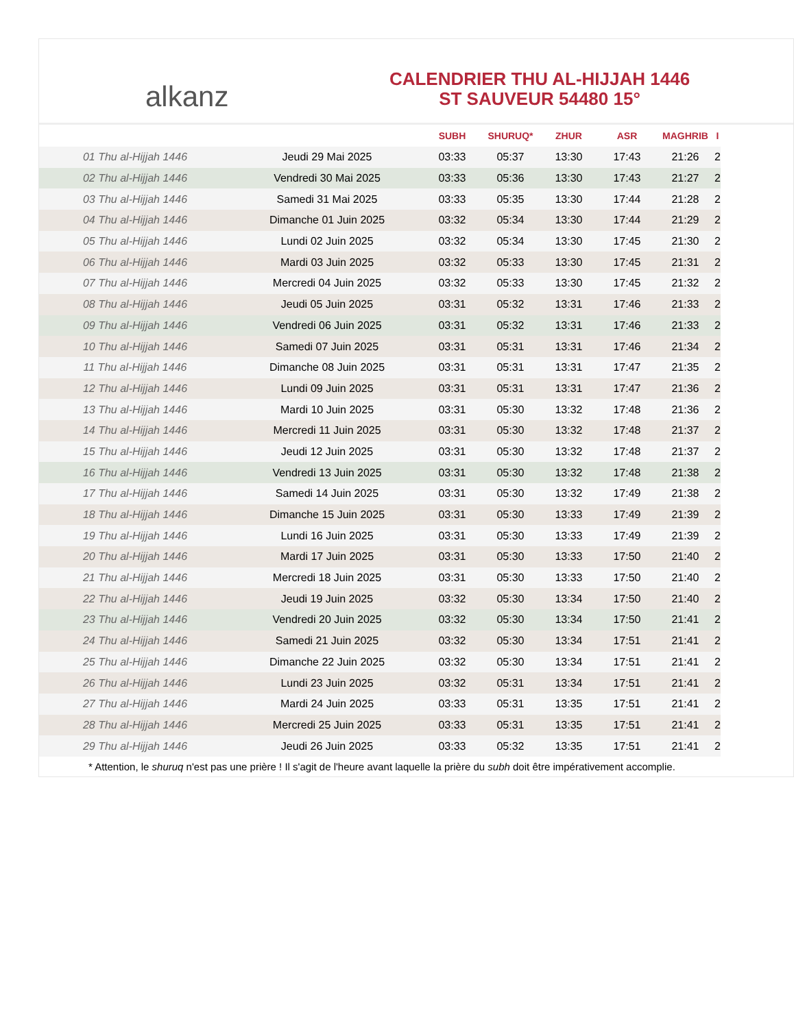alkanz
CALENDRIER THU AL-HIJJAH 1446
ST SAUVEUR 54480 15°
| | | SUBH | SHURUQ* | ZHUR | ASR | MAGHRIB | I |
| --- | --- | --- | --- | --- | --- | --- | --- |
| 01 Thu al-Hijjah 1446 | Jeudi 29 Mai 2025 | 03:33 | 05:37 | 13:30 | 17:43 | 21:26 | 2 |
| 02 Thu al-Hijjah 1446 | Vendredi 30 Mai 2025 | 03:33 | 05:36 | 13:30 | 17:43 | 21:27 | 2 |
| 03 Thu al-Hijjah 1446 | Samedi 31 Mai 2025 | 03:33 | 05:35 | 13:30 | 17:44 | 21:28 | 2 |
| 04 Thu al-Hijjah 1446 | Dimanche 01 Juin 2025 | 03:32 | 05:34 | 13:30 | 17:44 | 21:29 | 2 |
| 05 Thu al-Hijjah 1446 | Lundi 02 Juin 2025 | 03:32 | 05:34 | 13:30 | 17:45 | 21:30 | 2 |
| 06 Thu al-Hijjah 1446 | Mardi 03 Juin 2025 | 03:32 | 05:33 | 13:30 | 17:45 | 21:31 | 2 |
| 07 Thu al-Hijjah 1446 | Mercredi 04 Juin 2025 | 03:32 | 05:33 | 13:30 | 17:45 | 21:32 | 2 |
| 08 Thu al-Hijjah 1446 | Jeudi 05 Juin 2025 | 03:31 | 05:32 | 13:31 | 17:46 | 21:33 | 2 |
| 09 Thu al-Hijjah 1446 | Vendredi 06 Juin 2025 | 03:31 | 05:32 | 13:31 | 17:46 | 21:33 | 2 |
| 10 Thu al-Hijjah 1446 | Samedi 07 Juin 2025 | 03:31 | 05:31 | 13:31 | 17:46 | 21:34 | 2 |
| 11 Thu al-Hijjah 1446 | Dimanche 08 Juin 2025 | 03:31 | 05:31 | 13:31 | 17:47 | 21:35 | 2 |
| 12 Thu al-Hijjah 1446 | Lundi 09 Juin 2025 | 03:31 | 05:31 | 13:31 | 17:47 | 21:36 | 2 |
| 13 Thu al-Hijjah 1446 | Mardi 10 Juin 2025 | 03:31 | 05:30 | 13:32 | 17:48 | 21:36 | 2 |
| 14 Thu al-Hijjah 1446 | Mercredi 11 Juin 2025 | 03:31 | 05:30 | 13:32 | 17:48 | 21:37 | 2 |
| 15 Thu al-Hijjah 1446 | Jeudi 12 Juin 2025 | 03:31 | 05:30 | 13:32 | 17:48 | 21:37 | 2 |
| 16 Thu al-Hijjah 1446 | Vendredi 13 Juin 2025 | 03:31 | 05:30 | 13:32 | 17:48 | 21:38 | 2 |
| 17 Thu al-Hijjah 1446 | Samedi 14 Juin 2025 | 03:31 | 05:30 | 13:32 | 17:49 | 21:38 | 2 |
| 18 Thu al-Hijjah 1446 | Dimanche 15 Juin 2025 | 03:31 | 05:30 | 13:33 | 17:49 | 21:39 | 2 |
| 19 Thu al-Hijjah 1446 | Lundi 16 Juin 2025 | 03:31 | 05:30 | 13:33 | 17:49 | 21:39 | 2 |
| 20 Thu al-Hijjah 1446 | Mardi 17 Juin 2025 | 03:31 | 05:30 | 13:33 | 17:50 | 21:40 | 2 |
| 21 Thu al-Hijjah 1446 | Mercredi 18 Juin 2025 | 03:31 | 05:30 | 13:33 | 17:50 | 21:40 | 2 |
| 22 Thu al-Hijjah 1446 | Jeudi 19 Juin 2025 | 03:32 | 05:30 | 13:34 | 17:50 | 21:40 | 2 |
| 23 Thu al-Hijjah 1446 | Vendredi 20 Juin 2025 | 03:32 | 05:30 | 13:34 | 17:50 | 21:41 | 2 |
| 24 Thu al-Hijjah 1446 | Samedi 21 Juin 2025 | 03:32 | 05:30 | 13:34 | 17:51 | 21:41 | 2 |
| 25 Thu al-Hijjah 1446 | Dimanche 22 Juin 2025 | 03:32 | 05:30 | 13:34 | 17:51 | 21:41 | 2 |
| 26 Thu al-Hijjah 1446 | Lundi 23 Juin 2025 | 03:32 | 05:31 | 13:34 | 17:51 | 21:41 | 2 |
| 27 Thu al-Hijjah 1446 | Mardi 24 Juin 2025 | 03:33 | 05:31 | 13:35 | 17:51 | 21:41 | 2 |
| 28 Thu al-Hijjah 1446 | Mercredi 25 Juin 2025 | 03:33 | 05:31 | 13:35 | 17:51 | 21:41 | 2 |
| 29 Thu al-Hijjah 1446 | Jeudi 26 Juin 2025 | 03:33 | 05:32 | 13:35 | 17:51 | 21:41 | 2 |
* Attention, le shuruq n'est pas une prière ! Il s'agit de l'heure avant laquelle la prière du subh doit être impérativement accomplie.